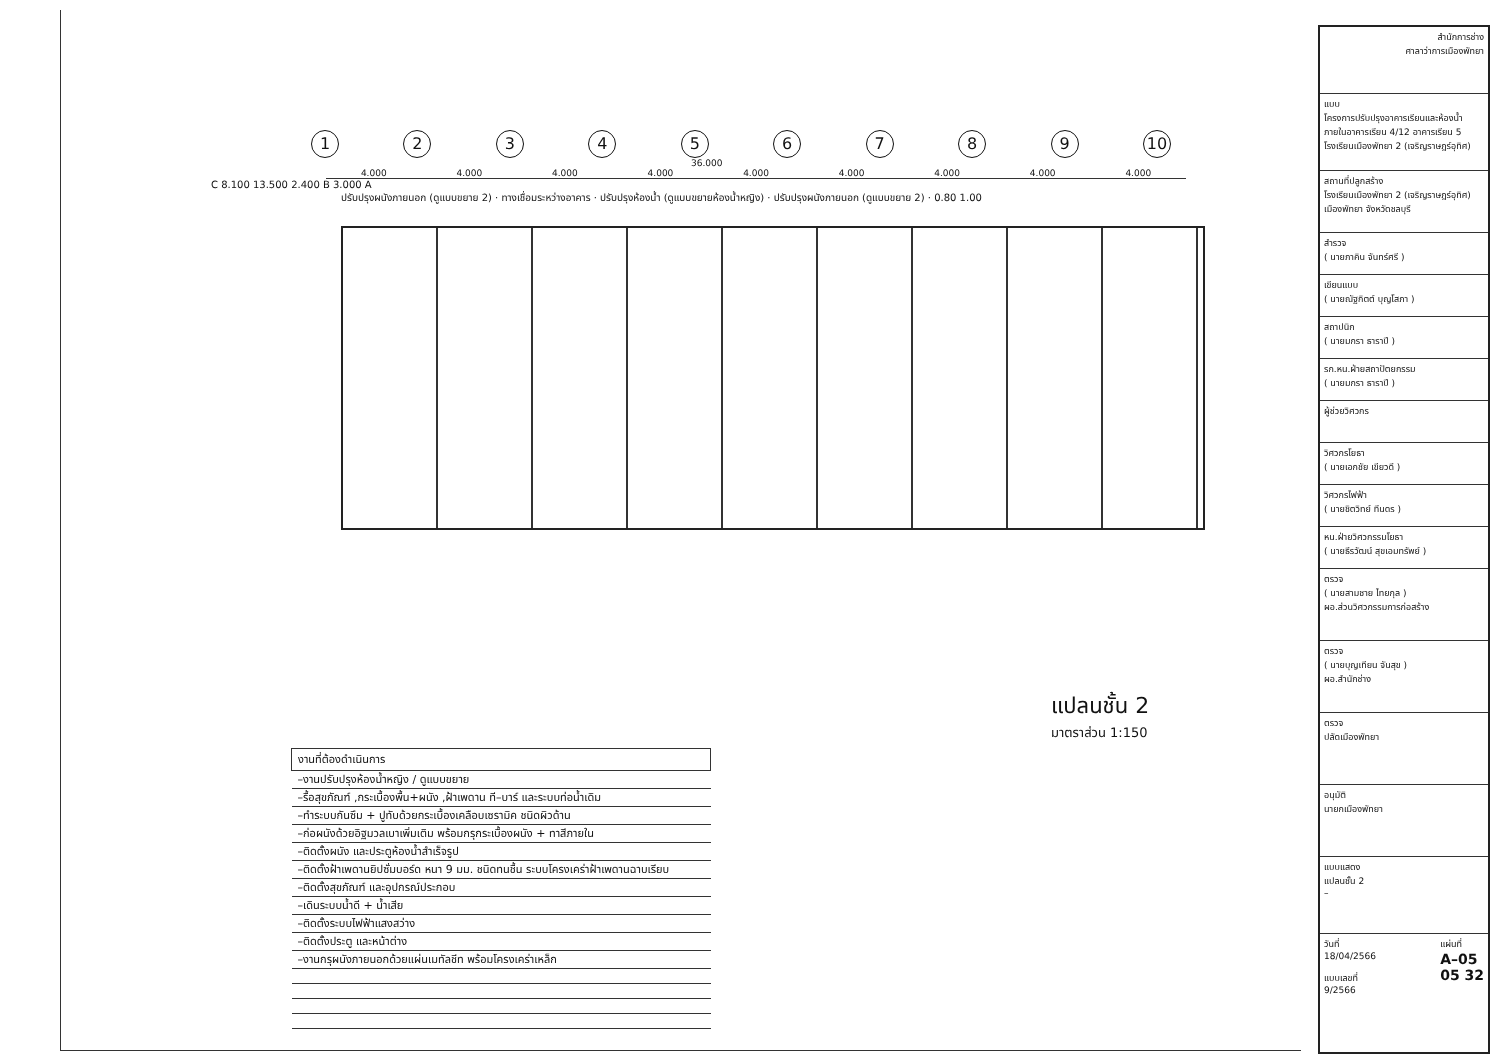123456789 10
36.000
4.000 4.000 4.000 4.000 4.000 4.000 4.000 4.000 4.000
C 8.100 13.500 2.400 B 3.000 A
ปรับปรุงผนังภายนอก (ดูแบบขยาย 2) · ทางเชื่อมระหว่างอาคาร · ปรับปรุงห้องน้ำ (ดูแบบขยายห้องน้ำหญิง) · ปรับปรุงผนังภายนอก (ดูแบบขยาย 2) · 0.80 1.00
แปลนชั้น 2
มาตราส่วน 1:150
| งานที่ต้องดำเนินการ |
| --- |
| –งานปรับปรุงห้องน้ำหญิง / ดูแบบขยาย |
| –รื้อสุขภัณฑ์ ,กระเบื้องพื้น+ผนัง ,ฝ้าเพดาน ที–บาร์ และระบบท่อน้ำเดิม |
| –ทำระบบกันซึม + ปูทับด้วยกระเบื้องเคลือบเซรามิค ชนิดผิวด้าน |
| –ก่อผนังด้วยอิฐมวลเบาเพิ่มเติม พร้อมกรุกระเบื้องผนัง + ทาสีภายใน |
| –ติดตั้งผนัง และประตูห้องน้ำสำเร็จรูป |
| –ติดตั้งฝ้าเพดานยิปซั่มบอร์ด หนา 9 มม. ชนิดทนชื้น ระบบโครงเคร่าฝ้าเพดานฉาบเรียบ |
| –ติดตั้งสุขภัณฑ์ และอุปกรณ์ประกอบ |
| –เดินระบบน้ำดี + น้ำเสีย |
| –ติดตั้งระบบไฟฟ้าแสงสว่าง |
| –ติดตั้งประตู และหน้าต่าง |
| –งานกรุผนังภายนอกด้วยแผ่นเมทัลชีท พร้อมโครงเคร่าเหล็ก |
สำนักการช่าง
ศาลาว่าการเมืองพัทยา
แบบ
โครงการปรับปรุงอาคารเรียนและห้องน้ำ ภายในอาคารเรียน 4/12 อาคารเรียน 5 โรงเรียนเมืองพัทยา 2 (เจริญราษฎร์อุทิศ)
สถานที่ปลูกสร้าง
โรงเรียนเมืองพัทยา 2 (เจริญราษฎร์อุทิศ) เมืองพัทยา จังหวัดชลบุรี
สำรวจ
( นายภาคิน จันทร์ศรี )
เขียนแบบ
( นายณัฐกิตต์ บุญโสภา )
สถาปนิก
( นายมกรา ธาราปี )
รก.หน.ฝ่ายสถาปัตยกรรม
( นายมกรา ธาราปี )
ผู้ช่วยวิศวกร
วิศวกรโยธา
( นายเอกชัย เขียวดี )
วิศวกรไฟฟ้า
( นายชิตวิทย์ ทีนดร )
หน.ฝ่ายวิศวกรรมโยธา
( นายธีรวัฒน์ สุขเอมทรัพย์ )
ตรวจ
( นายสามชาย ไทยกุล )
ผอ.ส่วนวิศวกรรมการก่อสร้าง
ตรวจ
( นายบุญเทียน จันสุข )
ผอ.สำนักช่าง
ตรวจ
ปลัดเมืองพัทยา
อนุมัติ
นายกเมืองพัทยา
แบบแสดง
แปลนชั้น 2
–
วันที่
18/04/2566
แบบเลขที่
9/2566 แผ่นที่
A–05
05 32